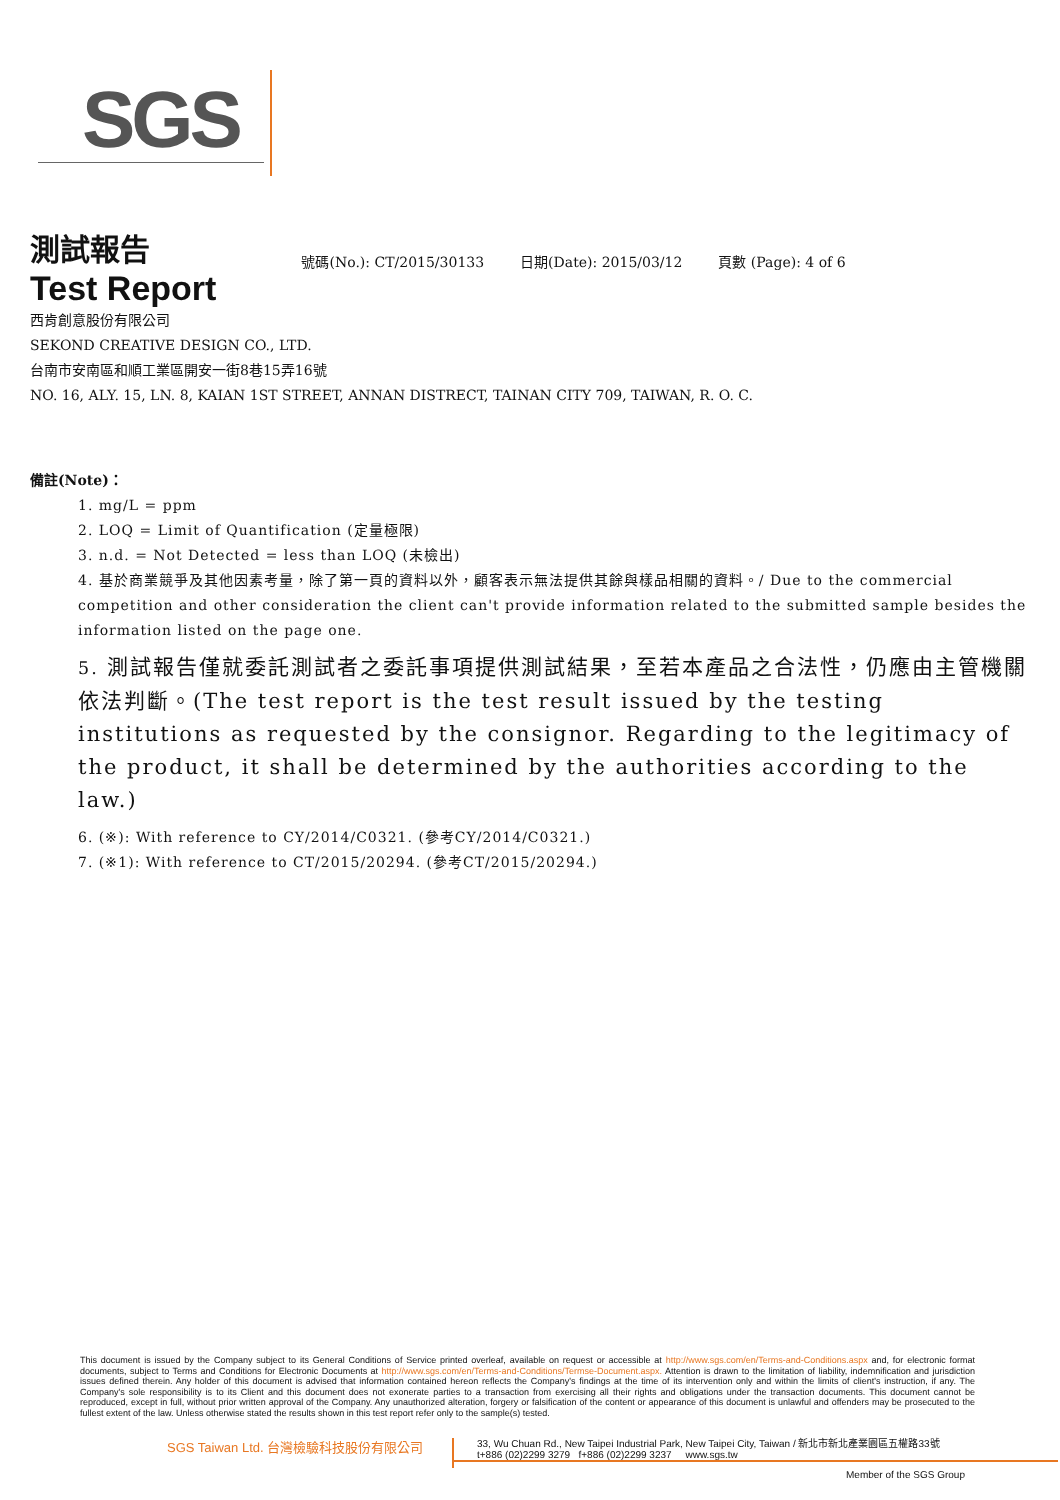SGS
測試報告
Test Report
號碼(No.): CT/2015/30133 日期(Date): 2015/03/12 頁數 (Page): 4 of 6
西肯創意股份有限公司
SEKOND CREATIVE DESIGN CO., LTD.
台南市安南區和順工業區開安一街8巷15弄16號
NO. 16, ALY. 15, LN. 8, KAIAN 1ST STREET, ANNAN DISTRECT, TAINAN CITY 709, TAIWAN, R. O. C.
備註(Note)：
1. mg/L = ppm
2. LOQ = Limit of Quantification (定量極限)
3. n.d. = Not Detected = less than LOQ (未檢出)
4. 基於商業競爭及其他因素考量，除了第一頁的資料以外，顧客表示無法提供其餘與樣品相關的資料。/ Due to the commercial competition and other consideration the client can't provide information related to the submitted sample besides the information listed on the page one.
5. 測試報告僅就委託測試者之委託事項提供測試結果，至若本產品之合法性，仍應由主管機關依法判斷。(The test report is the test result issued by the testing institutions as requested by the consignor. Regarding to the legitimacy of the product, it shall be determined by the authorities according to the law.)
6. (※): With reference to CY/2014/C0321. (參考CY/2014/C0321.)
7. (※1): With reference to CT/2015/20294. (參考CT/2015/20294.)
This document is issued by the Company subject to its General Conditions of Service printed overleaf, available on request or accessible at http://www.sgs.com/en/Terms-and-Conditions.aspx and, for electronic format documents, subject to Terms and Conditions for Electronic Documents at http://www.sgs.com/en/Terms-and-Conditions/Termse-Document.aspx. Attention is drawn to the limitation of liability, indemnification and jurisdiction issues defined therein. Any holder of this document is advised that information contained hereon reflects the Company's findings at the time of its intervention only and within the limits of client's instruction, if any. The Company's sole responsibility is to its Client and this document does not exonerate parties to a transaction from exercising all their rights and obligations under the transaction documents. This document cannot be reproduced, except in full, without prior written approval of the Company. Any unauthorized alteration, forgery or falsification of the content or appearance of this document is unlawful and offenders may be prosecuted to the fullest extent of the law. Unless otherwise stated the results shown in this test report refer only to the sample(s) tested.
SGS Taiwan Ltd. 台灣檢驗科技股份有限公司
33, Wu Chuan Rd., New Taipei Industrial Park, New Taipei City, Taiwan / 新北市新北產業園區五權路33號
t+886 (02)2299 3279 f+886 (02)2299 3237 www.sgs.tw
Member of the SGS Group